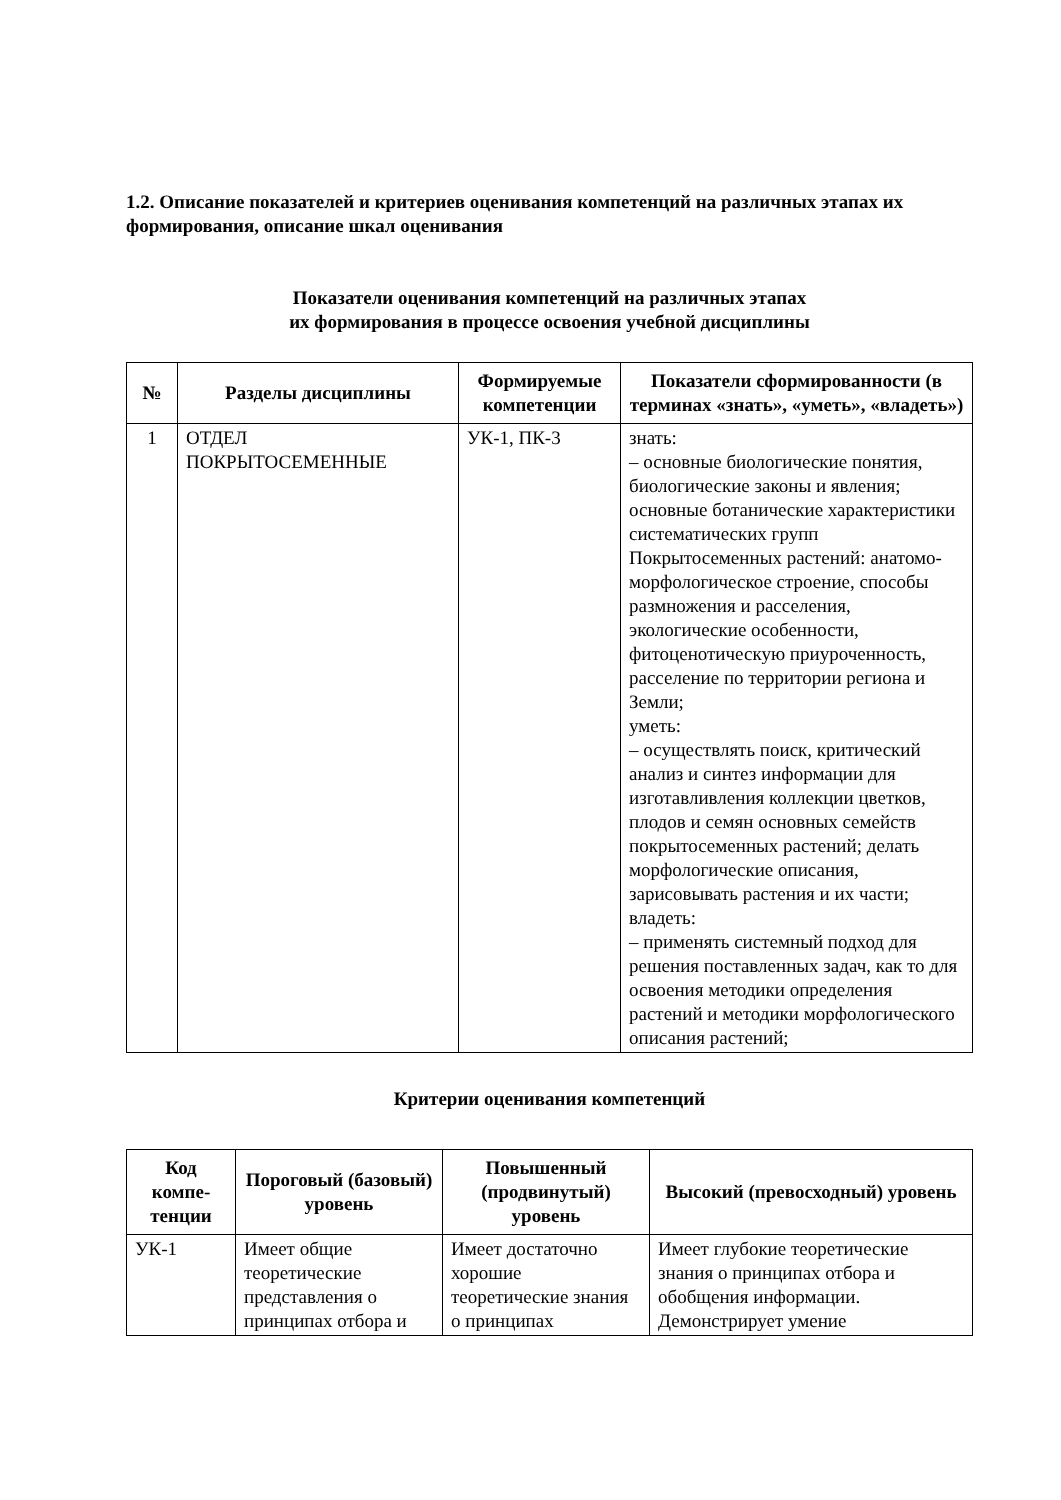1.2. Описание показателей и критериев оценивания компетенций на различных этапах их формирования, описание шкал оценивания
Показатели оценивания компетенций на различных этапах
их формирования в процессе освоения учебной дисциплины
| № | Разделы дисциплины | Формируемые компетенции | Показатели сформированности (в терминах «знать», «уметь», «владеть») |
| --- | --- | --- | --- |
| 1 | ОТДЕЛ ПОКРЫТОСЕМЕННЫЕ | УК-1, ПК-3 | знать: – основные биологические понятия, биологические законы и явления; основные ботанические характеристики систематических групп Покрытосеменных растений: анатомо-морфологическое строение, способы размножения и расселения, экологические особенности, фитоценотическую приуроченность, расселение по территории региона и Земли; уметь: – осуществлять поиск, критический анализ и синтез информации для изготавливления коллекции цветков, плодов и семян основных семейств покрытосеменных растений; делать морфологические описания, зарисовывать растения и их части; владеть: – применять системный подход для решения поставленных задач, как то для освоения методики определения растений и методики морфологического описания растений; |
Критерии оценивания компетенций
| Код компе-тенции | Пороговый (базовый) уровень | Повышенный (продвинутый) уровень | Высокий (превосходный) уровень |
| --- | --- | --- | --- |
| УК-1 | Имеет общие теоретические представления о принципах отбора и | Имеет достаточно хорошие теоретические знания о принципах | Имеет глубокие теоретические знания о принципах отбора и обобщения информации. Демонстрирует умение |